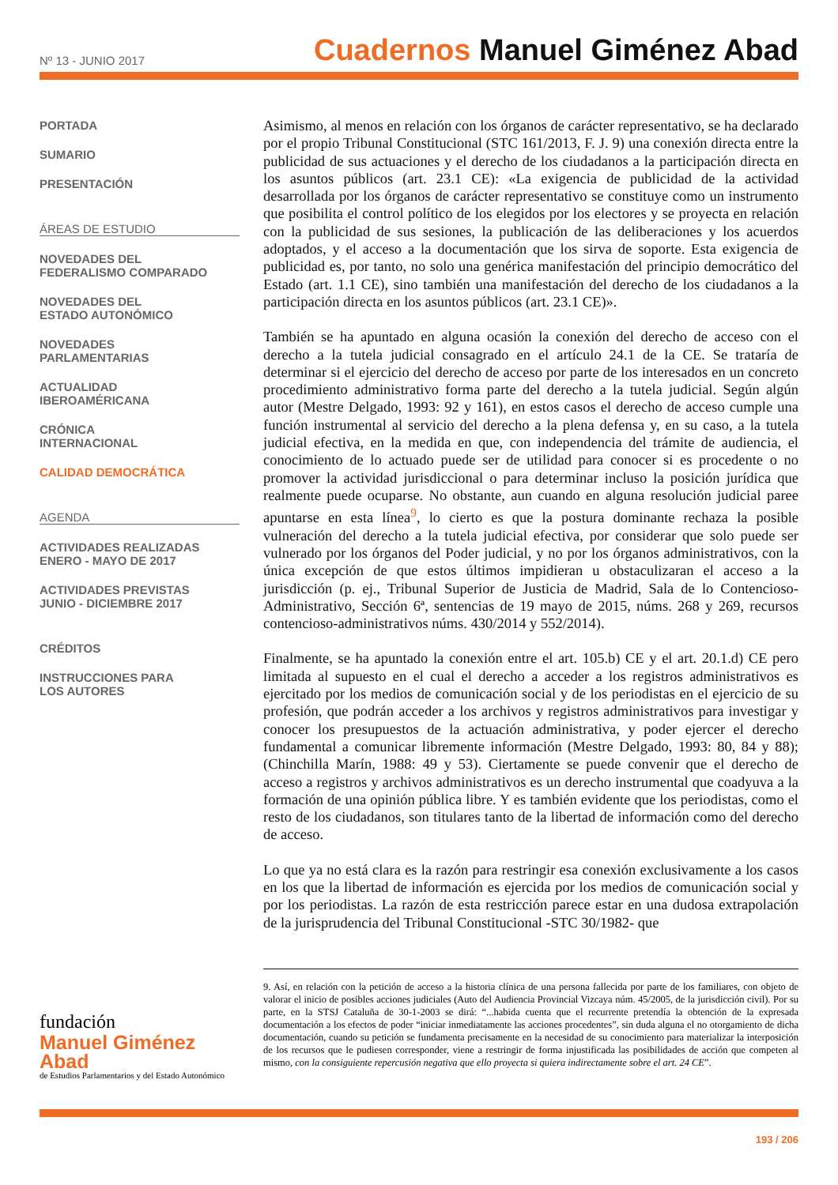Nº 13 - JUNIO 2017
Cuadernos Manuel Giménez Abad
PORTADA
SUMARIO
PRESENTACIÓN
ÁREAS DE ESTUDIO
NOVEDADES DEL
FEDERALISMO COMPARADO
NOVEDADES DEL
ESTADO AUTONÓMICO
NOVEDADES
PARLAMENTARIAS
ACTUALIDAD
IBEROAMÉRICANA
CRÓNICA
INTERNACIONAL
CALIDAD DEMOCRÁTICA
AGENDA
ACTIVIDADES REALIZADAS
ENERO - MAYO DE 2017
ACTIVIDADES PREVISTAS
JUNIO - DICIEMBRE 2017
CRÉDITOS
INSTRUCCIONES PARA
LOS AUTORES
Asimismo, al menos en relación con los órganos de carácter representativo, se ha declarado por el propio Tribunal Constitucional (STC 161/2013, F. J. 9) una conexión directa entre la publicidad de sus actuaciones y el derecho de los ciudadanos a la participación directa en los asuntos públicos (art. 23.1 CE): «La exigencia de publicidad de la actividad desarrollada por los órganos de carácter representativo se constituye como un instrumento que posibilita el control político de los elegidos por los electores y se proyecta en relación con la publicidad de sus sesiones, la publicación de las deliberaciones y los acuerdos adoptados, y el acceso a la documentación que los sirva de soporte. Esta exigencia de publicidad es, por tanto, no solo una genérica manifestación del principio democrático del Estado (art. 1.1 CE), sino también una manifestación del derecho de los ciudadanos a la participación directa en los asuntos públicos (art. 23.1 CE)».
También se ha apuntado en alguna ocasión la conexión del derecho de acceso con el derecho a la tutela judicial consagrado en el artículo 24.1 de la CE. Se trataría de determinar si el ejercicio del derecho de acceso por parte de los interesados en un concreto procedimiento administrativo forma parte del derecho a la tutela judicial. Según algún autor (Mestre Delgado, 1993: 92 y 161), en estos casos el derecho de acceso cumple una función instrumental al servicio del derecho a la plena defensa y, en su caso, a la tutela judicial efectiva, en la medida en que, con independencia del trámite de audiencia, el conocimiento de lo actuado puede ser de utilidad para conocer si es procedente o no promover la actividad jurisdiccional o para determinar incluso la posición jurídica que realmente puede ocuparse. No obstante, aun cuando en alguna resolución judicial paree apuntarse en esta línea<sup>9</sup>, lo cierto es que la postura dominante rechaza la posible vulneración del derecho a la tutela judicial efectiva, por considerar que solo puede ser vulnerado por los órganos del Poder judicial, y no por los órganos administrativos, con la única excepción de que estos últimos impidieran u obstaculizaran el acceso a la jurisdicción (p. ej., Tribunal Superior de Justicia de Madrid, Sala de lo Contencioso-Administrativo, Sección 6ª, sentencias de 19 mayo de 2015, núms. 268 y 269, recursos contencioso-administrativos núms. 430/2014 y 552/2014).
Finalmente, se ha apuntado la conexión entre el art. 105.b) CE y el art. 20.1.d) CE pero limitada al supuesto en el cual el derecho a acceder a los registros administrativos es ejercitado por los medios de comunicación social y de los periodistas en el ejercicio de su profesión, que podrán acceder a los archivos y registros administrativos para investigar y conocer los presupuestos de la actuación administrativa, y poder ejercer el derecho fundamental a comunicar libremente información (Mestre Delgado, 1993: 80, 84 y 88); (Chinchilla Marín, 1988: 49 y 53). Ciertamente se puede convenir que el derecho de acceso a registros y archivos administrativos es un derecho instrumental que coadyuva a la formación de una opinión pública libre. Y es también evidente que los periodistas, como el resto de los ciudadanos, son titulares tanto de la libertad de información como del derecho de acceso.
Lo que ya no está clara es la razón para restringir esa conexión exclusivamente a los casos en los que la libertad de información es ejercida por los medios de comunicación social y por los periodistas. La razón de esta restricción parece estar en una dudosa extrapolación de la jurisprudencia del Tribunal Constitucional -STC 30/1982- que
9. Así, en relación con la petición de acceso a la historia clínica de una persona fallecida por parte de los familiares, con objeto de valorar el inicio de posibles acciones judiciales (Auto del Audiencia Provincial Vizcaya núm. 45/2005, de la jurisdicción civil). Por su parte, en la STSJ Cataluña de 30-1-2003 se dirá: “...habida cuenta que el recurrente pretendía la obtención de la expresada documentación a los efectos de poder “iniciar inmediatamente las acciones procedentes”, sin duda alguna el no otorgamiento de dicha documentación, cuando su petición se fundamenta precisamente en la necesidad de su conocimiento para materializar la interposición de los recursos que le pudiesen corresponder, viene a restringir de forma injustificada las posibilidades de acción que competen al mismo, con la consiguiente repercusión negativa que ello proyecta si quiera indirectamente sobre el art. 24 CE”.
fundación
Manuel Giménez Abad
de Estudios Parlamentarios y del Estado Autonómico
193 / 206